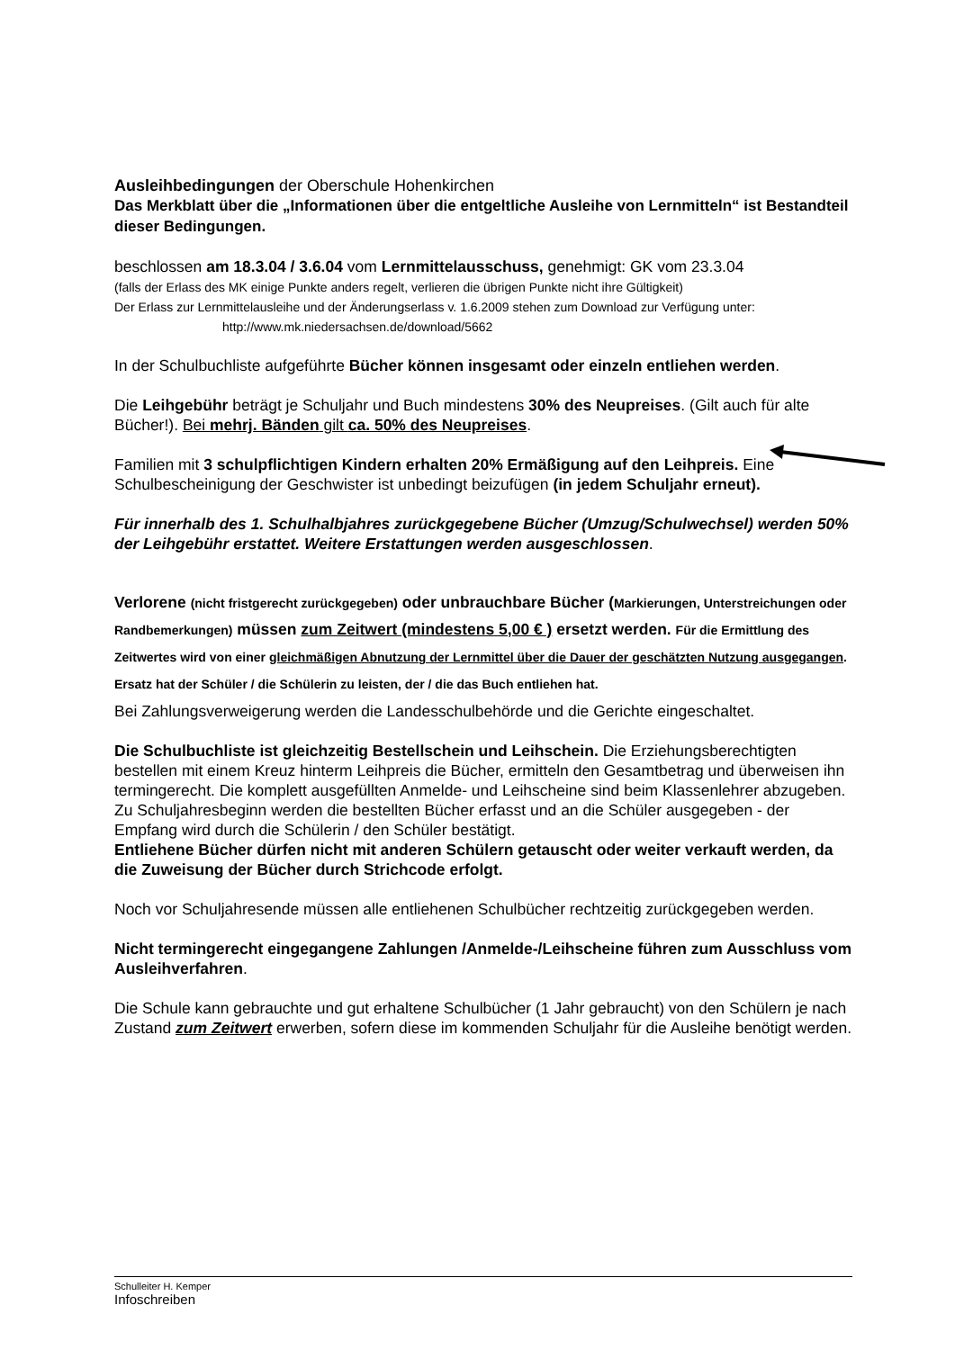Ausleihbedingungen der Oberschule Hohenkirchen
Das Merkblatt über die „Informationen über die entgeltliche Ausleihe von Lernmitteln“ ist Bestandteil dieser Bedingungen.
beschlossen am 18.3.04 / 3.6.04 vom Lernmittelausschuss, genehmigt: GK vom 23.3.04
(falls der Erlass des MK einige Punkte anders regelt, verlieren die übrigen Punkte nicht ihre Gültigkeit)
Der Erlass zur Lernmittelausleihe und der Änderungserlass v. 1.6.2009 stehen zum Download zur Verfügung unter: http://www.mk.niedersachsen.de/download/5662
In der Schulbuchliste aufgeführte Bücher können insgesamt oder einzeln entliehen werden.
Die Leihgebühr beträgt je Schuljahr und Buch mindestens 30% des Neupreises. (Gilt auch für alte Bücher!). Bei mehrj. Bänden gilt ca. 50% des Neupreises.
Familien mit 3 schulpflichtigen Kindern erhalten 20% Ermäßigung auf den Leihpreis. Eine Schulbescheinigung der Geschwister ist unbedingt beizufügen (in jedem Schuljahr erneut).
Für innerhalb des 1. Schulhalbjahres zurückgegebene Bücher (Umzug/Schulwechsel) werden 50% der Leihgebühr erstattet. Weitere Erstattungen werden ausgeschlossen.
Verlorene (nicht fristgerecht zurückgegeben) oder unbrauchbare Bücher (Markierungen, Unterstreichungen oder Randbemerkungen) müssen zum Zeitwert (mindestens 5,00 € ) ersetzt werden. Für die Ermittlung des Zeitwertes wird von einer gleichmäßigen Abnutzung der Lernmittel über die Dauer der geschätzten Nutzung ausgegangen. Ersatz hat der Schüler / die Schülerin zu leisten, der / die das Buch entliehen hat.
Bei Zahlungsverweigerung werden die Landesschulbehörde und die Gerichte eingeschaltet.
Die Schulbuchliste ist gleichzeitig Bestellschein und Leihschein. Die Erziehungsberechtigten bestellen mit einem Kreuz hinterm Leihpreis die Bücher, ermitteln den Gesamtbetrag und überweisen ihn termingerecht. Die komplett ausgefüllten Anmelde- und Leihscheine sind beim Klassenlehrer abzugeben. Zu Schuljahresbeginn werden die bestellten Bücher erfasst und an die Schüler ausgegeben - der Empfang wird durch die Schülerin / den Schüler bestätigt.
Entliehene Bücher dürfen nicht mit anderen Schülern getauscht oder weiter verkauft werden, da die Zuweisung der Bücher durch Strichcode erfolgt.
Noch vor Schuljahresende müssen alle entliehenen Schulbücher rechtzeitig zurückgegeben werden.
Nicht termingerecht eingegangene Zahlungen /Anmelde-/Leihscheine führen zum Ausschluss vom Ausleihverfahren.
Die Schule kann gebrauchte und gut erhaltene Schulbücher (1 Jahr gebraucht) von den Schülern je nach Zustand zum Zeitwert erwerben, sofern diese im kommenden Schuljahr für die Ausleihe benötigt werden.
Schulleiter H. Kemper
Infoschreiben